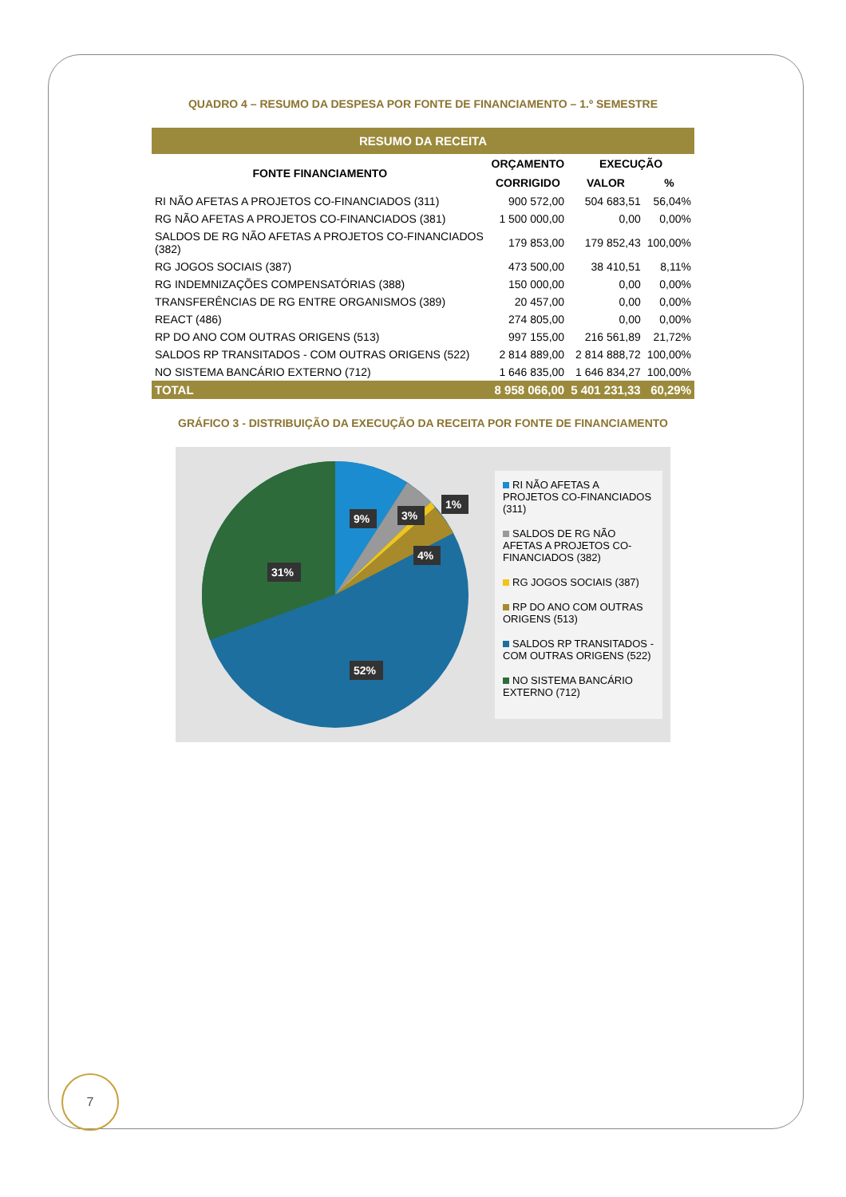QUADRO 4 – RESUMO DA DESPESA POR FONTE DE FINANCIAMENTO – 1.º SEMESTRE
| RESUMO DA RECEITA | | | |
| --- | --- | --- | --- |
| FONTE FINANCIAMENTO | ORÇAMENTO | EXECUÇÃO | |
| | CORRIGIDO | VALOR | % |
| RI NÃO AFETAS A PROJETOS CO-FINANCIADOS (311) | 900 572,00 | 504 683,51 | 56,04% |
| RG NÃO AFETAS A PROJETOS CO-FINANCIADOS (381) | 1 500 000,00 | 0,00 | 0,00% |
| SALDOS DE RG NÃO AFETAS A PROJETOS CO-FINANCIADOS (382) | 179 853,00 | 179 852,43 | 100,00% |
| RG JOGOS SOCIAIS (387) | 473 500,00 | 38 410,51 | 8,11% |
| RG INDEMNIZAÇÕES COMPENSATÓRIAS (388) | 150 000,00 | 0,00 | 0,00% |
| TRANSFERÊNCIAS DE RG ENTRE ORGANISMOS (389) | 20 457,00 | 0,00 | 0,00% |
| REACT (486) | 274 805,00 | 0,00 | 0,00% |
| RP DO ANO COM OUTRAS ORIGENS (513) | 997 155,00 | 216 561,89 | 21,72% |
| SALDOS RP TRANSITADOS - COM OUTRAS ORIGENS (522) | 2 814 889,00 | 2 814 888,72 | 100,00% |
| NO SISTEMA BANCÁRIO EXTERNO (712) | 1 646 835,00 | 1 646 834,27 | 100,00% |
| TOTAL | 8 958 066,00 | 5 401 231,33 | 60,29% |
GRÁFICO 3 - DISTRIBUIÇÃO DA EXECUÇÃO DA RECEITA POR FONTE DE FINANCIAMENTO
9%
3%
1%
4%
31%
52%
RI NÃO AFETAS A PROJETOS CO-FINANCIADOS (311)
SALDOS DE RG NÃO AFETAS A PROJETOS CO-FINANCIADOS (382)
RG JOGOS SOCIAIS (387)
RP DO ANO COM OUTRAS ORIGENS (513)
SALDOS RP TRANSITADOS - COM OUTRAS ORIGENS (522)
NO SISTEMA BANCÁRIO EXTERNO (712)
7